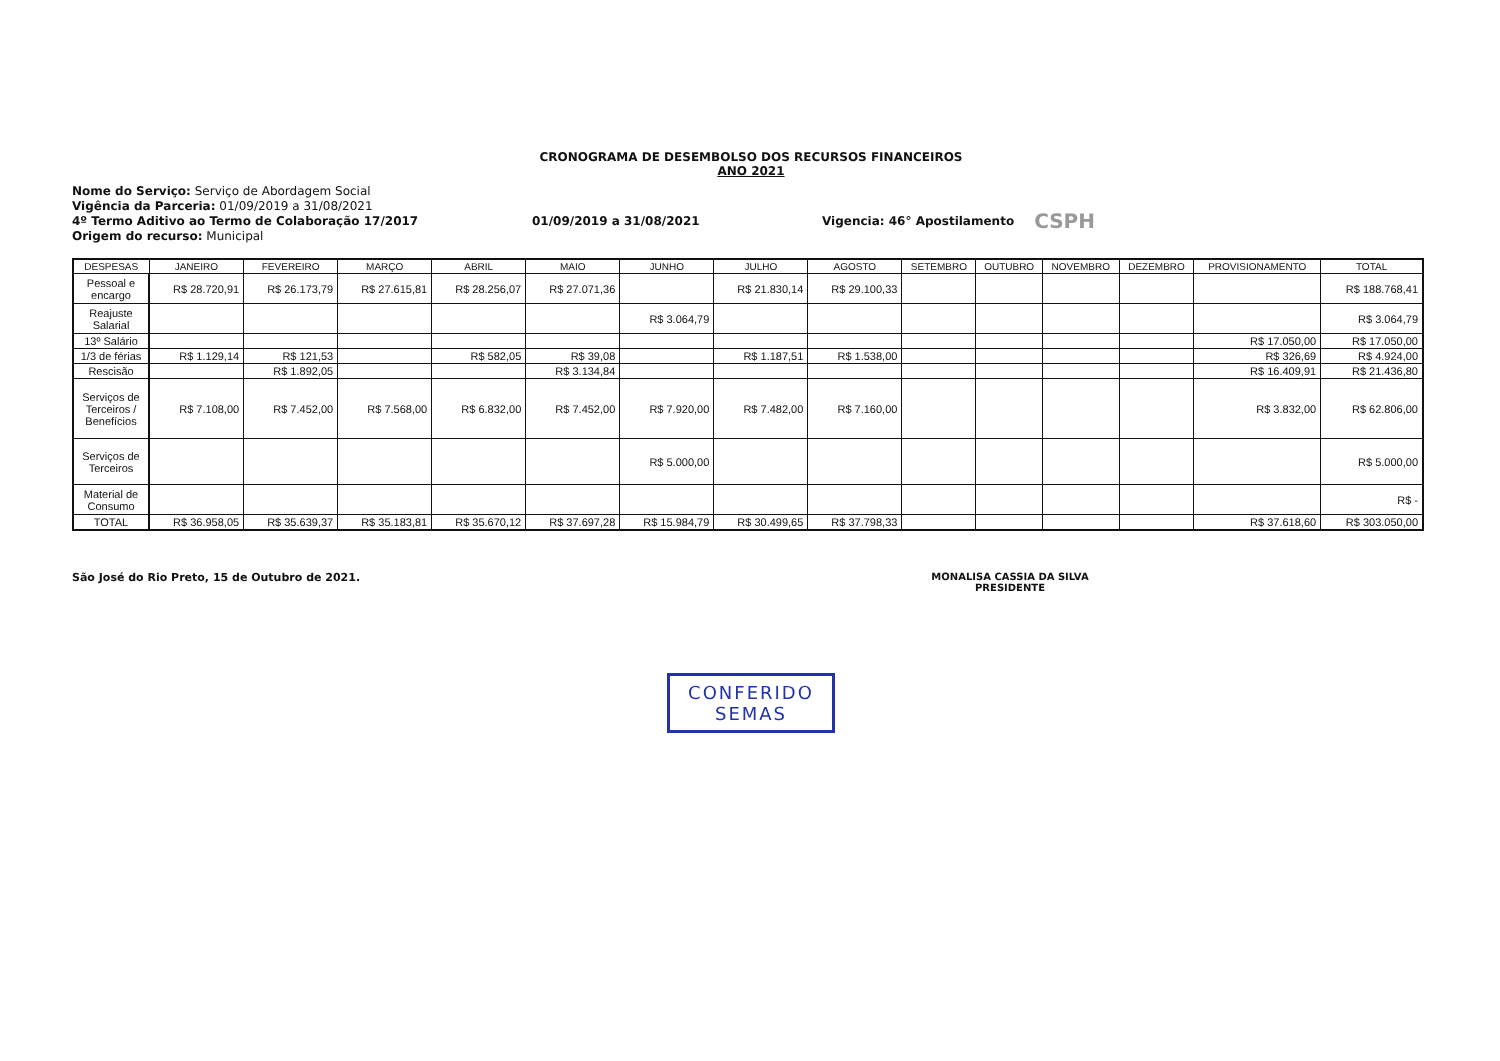CRONOGRAMA DE DESEMBOLSO DOS RECURSOS FINANCEIROS
ANO 2021
Nome do Serviço: Serviço de Abordagem Social
Vigência da Parceria: 01/09/2019 a 31/08/2021
4º Termo Aditivo ao Termo de Colaboração 17/2017 01/09/2019 a 31/08/2021 Vigencia: 46° Apostilamento CSPH
Origem do recurso: Municipal
| DESPESAS | JANEIRO | FEVEREIRO | MARÇO | ABRIL | MAIO | JUNHO | JULHO | AGOSTO | SETEMBRO | OUTUBRO | NOVEMBRO | DEZEMBRO | PROVISIONAMENTO | TOTAL |
| --- | --- | --- | --- | --- | --- | --- | --- | --- | --- | --- | --- | --- | --- | --- |
| Pessoal e encargo | R$ 28.720,91 | R$ 26.173,79 | R$ 27.615,81 | R$ 28.256,07 | R$ 27.071,36 | | R$ 21.830,14 | R$ 29.100,33 | | | | | | R$ 188.768,41 |
| Reajuste Salarial | | | | | | R$ 3.064,79 | | | | | | | | R$ 3.064,79 |
| 13º Salário | | | | | | | | | | | | | R$ 17.050,00 | R$ 17.050,00 |
| 1/3 de férias | R$ 1.129,14 | R$ 121,53 | | R$ 582,05 | R$ 39,08 | | R$ 1.187,51 | R$ 1.538,00 | | | | | R$ 326,69 | R$ 4.924,00 |
| Rescisão | | R$ 1.892,05 | | | R$ 3.134,84 | | | | | | | | R$ 16.409,91 | R$ 21.436,80 |
| Serviços de Terceiros / Benefícios | R$ 7.108,00 | R$ 7.452,00 | R$ 7.568,00 | R$ 6.832,00 | R$ 7.452,00 | R$ 7.920,00 | R$ 7.482,00 | R$ 7.160,00 | | | | | R$ 3.832,00 | R$ 62.806,00 |
| Serviços de Terceiros | | | | | | R$ 5.000,00 | | | | | | | | R$ 5.000,00 |
| Material de Consumo | | | | | | | | | | | | | | R$ - |
| TOTAL | R$ 36.958,05 | R$ 35.639,37 | R$ 35.183,81 | R$ 35.670,12 | R$ 37.697,28 | R$ 15.984,79 | R$ 30.499,65 | R$ 37.798,33 | | | | | R$ 37.618,60 | R$ 303.050,00 |
São José do Rio Preto, 15 de Outubro de 2021.
MONALISA CASSIA DA SILVA
PRESIDENTE
CONFERIDO
SEMAS